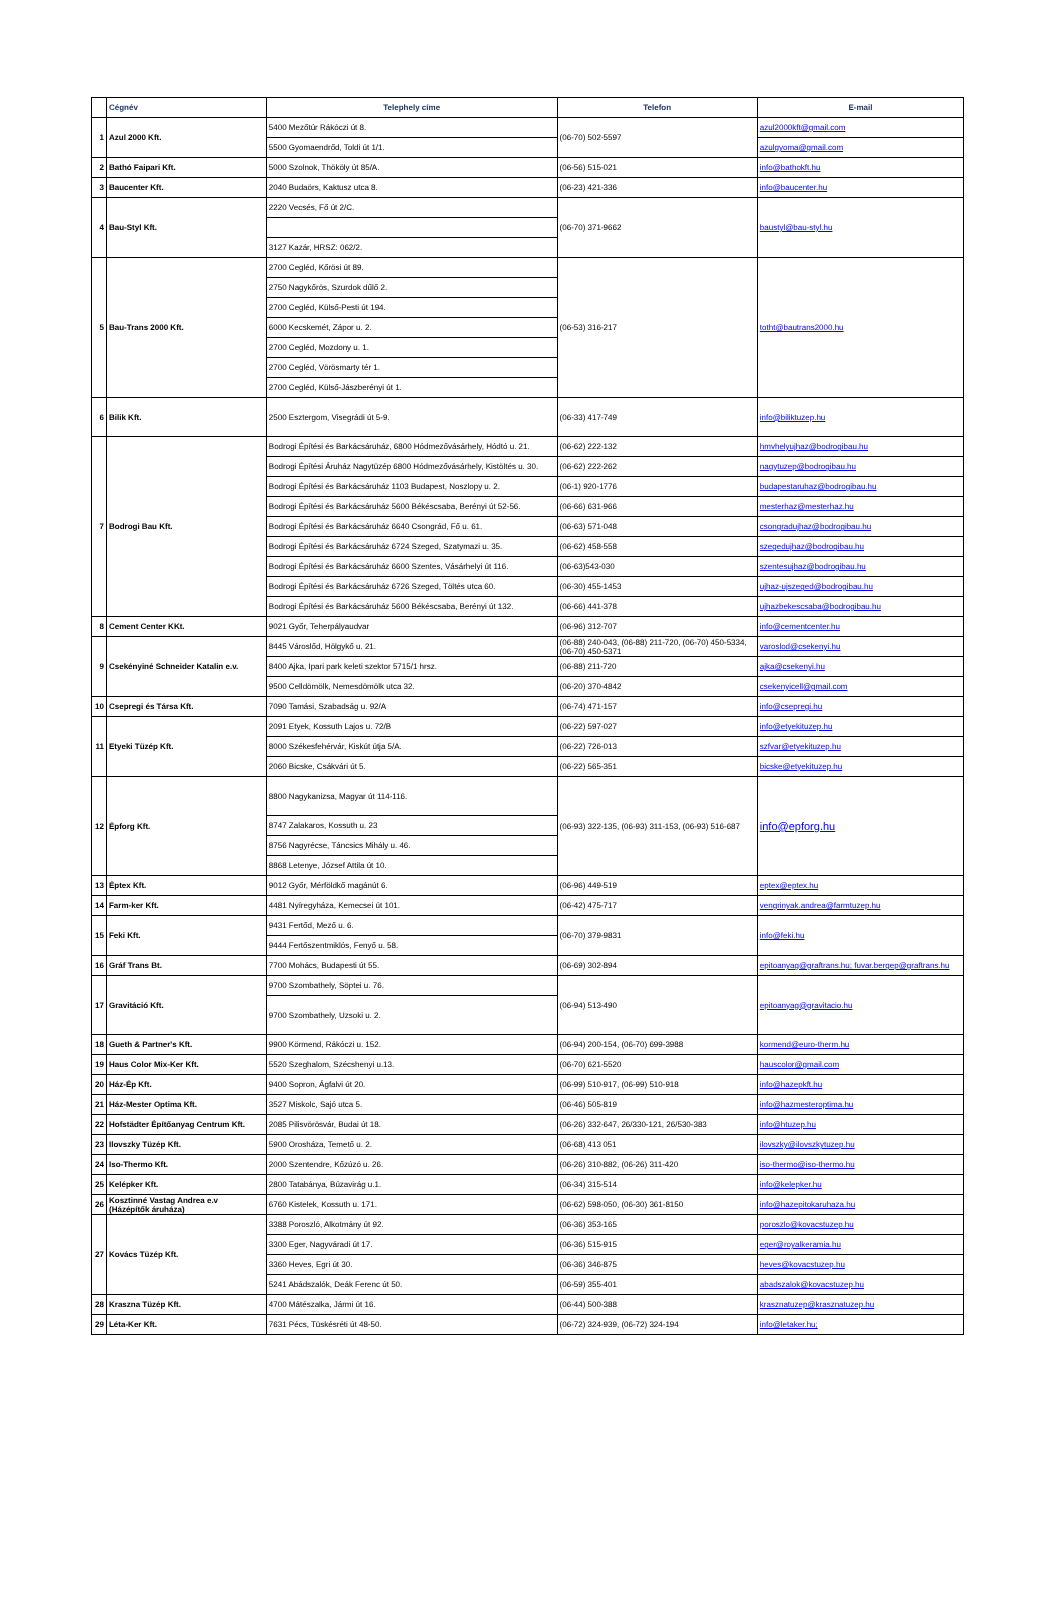| | Cégnév | Telephely címe | Telefon | E-mail |
| --- | --- | --- | --- | --- |
| 1 | Azul 2000 Kft. | 5400 Mezőtúr Rákóczi út 8. | (06-70) 502-5597 | azul2000kft@gmail.com |
| | | 5500 Gyomaendrőd, Toldi út 1/1. | | azulgyoma@gmail.com |
| 2 | Bathó Faipari Kft. | 5000 Szolnok, Thököly út 85/A. | (06-56) 515-021 | info@bathokft.hu |
| 3 | Baucenter Kft. | 2040 Budaörs, Kaktusz utca 8. | (06-23) 421-336 | info@baucenter.hu |
| 4 | Bau-Styl Kft. | 2220 Vecsés, Fő út 2/C. | (06-70) 371-9662 | baustyl@bau-styl.hu |
| | | 3127 Kazár, HRSZ: 062/2. | | |
| 5 | Bau-Trans 2000 Kft. | 2700 Cegléd, Kőrösi út 89. | (06-53) 316-217 | totht@bautrans2000.hu |
| | | 2750 Nagykőrös, Szurdok dűlő 2. | | |
| | | 2700 Cegléd, Külső-Pesti út 194. | | |
| | | 6000 Kecskemét, Zápor u. 2. | | |
| | | 2700 Cegléd, Mozdony u. 1. | | |
| | | 2700 Cegléd, Vörösmarty tér 1. | | |
| | | 2700 Cegléd, Külső-Jászberényi út 1. | | |
| 6 | Bilik Kft. | 2500 Esztergom, Visegrádi út 5-9. | (06-33) 417-749 | info@biliktuzep.hu |
| 7 | Bodrogi Bau Kft. | Bodrogi Építési és Barkácsáruház, 6800 Hódmezővásárhely, Hódtó u. 21. | (06-62) 222-132 | hmvhelyujhaz@bodrogibau.hu |
| | | Bodrogi Építési Áruház Nagytüzép 6800 Hódmezővásárhely, Kistöltés u. 30. | (06-62) 222-262 | nagytuzep@bodrogibau.hu |
| | | Bodrogi Építési és Barkácsáruház 1103 Budapest, Noszlopy u. 2. | (06-1) 920-1776 | budapestaruhaz@bodrogibau.hu |
| | | Bodrogi Építési és Barkácsáruház 5600 Békéscsaba, Berényi út 52-56. | (06-66) 631-966 | mesterhaz@mesterhaz.hu |
| | | Bodrogi Építési és Barkácsáruház 6640 Csongrád, Fő u. 61. | (06-63) 571-048 | csongradujhaz@bodrogibau.hu |
| | | Bodrogi Építési és Barkácsáruház 6724 Szeged, Szatymazi u. 35. | (06-62) 458-558 | szegedujhaz@bodrogibau.hu |
| | | Bodrogi Építési és Barkácsáruház 6600 Szentes, Vásárhelyi út 116. | (06-63)543-030 | szentesujhaz@bodrogibau.hu |
| | | Bodrogi Építési és Barkácsáruház 6726 Szeged, Töltés utca 60. | (06-30) 455-1453 | ujhaz-ujszeged@bodrogibau.hu |
| | | Bodrogi Építési és Barkácsáruház 5600 Békéscsaba, Berényi út 132. | (06-66) 441-378 | ujhazbekescsaba@bodrogibau.hu |
| 8 | Cement Center KKt. | 9021 Győr, Teherpályaudvar | (06-96) 312-707 | info@cementcenter.hu |
| 9 | Csekényiné Schneider Katalin e.v. | 8445 Városlőd, Hölgykő u. 21. | (06-88) 240-043, (06-88) 211-720, (06-70) 450-5334, (06-70) 450-5371 | varoslod@csekenyi.hu |
| | | 8400 Ajka, Ipari park keleti szektor 5715/1 hrsz. | (06-88) 211-720 | ajka@csekenyi.hu |
| | | 9500 Celldömölk, Nemesdömölk utca 32. | (06-20) 370-4842 | csekenyicell@gmail.com |
| 10 | Csepregi és Társa Kft. | 7090 Tamási, Szabadság u. 92/A | (06-74) 471-157 | info@csepregi.hu |
| 11 | Etyeki Tüzép Kft. | 2091 Etyek, Kossuth Lajos u. 72/B | (06-22) 597-027 | info@etyekituzep.hu |
| | | 8000 Székesfehérvár, Kiskút útja 5/A. | (06-22) 726-013 | szfvar@etyekituzep.hu |
| | | 2060 Bicske, Csákvári út 5. | (06-22) 565-351 | bicske@etyekituzep.hu |
| 12 | Épforg Kft. | 8800 Nagykanizsa, Magyar út 114-116. | (06-93) 322-135, (06-93) 311-153, (06-93) 516-687 | info@epforg.hu |
| | | 8747 Zalakaros, Kossuth u. 23 | | |
| | | 8756 Nagyrécse, Táncsics Mihály u. 46. | | |
| | | 8868 Letenye, József Attila út 10. | | |
| 13 | Éptex Kft. | 9012 Győr, Mérföldkő magánút 6. | (06-96) 449-519 | eptex@eptex.hu |
| 14 | Farm-ker Kft. | 4481 Nyíregyháza, Kemecsei út 101. | (06-42) 475-717 | vengrinyak.andrea@farmtuzep.hu |
| 15 | Feki Kft. | 9431 Fertőd, Mező u. 6. | (06-70) 379-9831 | info@feki.hu |
| | | 9444 Fertőszentmiklós, Fenyő u. 58. | | |
| 16 | Gráf Trans Bt. | 7700 Mohács, Budapesti út 55. | (06-69) 302-894 | epitoanyag@graftrans.hu; fuvar.bergep@graftrans.hu |
| 17 | Gravitáció Kft. | 9700 Szombathely, Söptei u. 76. | (06-94) 513-490 | epitoanyag@gravitacio.hu |
| | | 9700 Szombathely, Uzsoki u. 2. | | |
| 18 | Gueth & Partner's Kft. | 9900 Körmend, Rákóczi u. 152. | (06-94) 200-154, (06-70) 699-3988 | kormend@euro-therm.hu |
| 19 | Haus Color Mix-Ker Kft. | 5520 Szeghalom, Szécshenyi u.13. | (06-70) 621-5520 | hauscolor@gmail.com |
| 20 | Ház-Ép Kft. | 9400 Sopron, Ágfalvi út 20. | (06-99) 510-917, (06-99) 510-918 | info@hazepkft.hu |
| 21 | Ház-Mester Optima Kft. | 3527 Miskolc, Sajó utca 5. | (06-46) 505-819 | info@hazmesteroptima.hu |
| 22 | Hofstädter Építőanyag Centrum Kft. | 2085 Pilisvörösvár, Budai út 18. | (06-26) 332-647, 26/330-121, 26/530-383 | info@htuzep.hu |
| 23 | Ilovszky Tüzép Kft. | 5900 Orosháza, Temető u. 2. | (06-68) 413 051 | ilovszky@ilovszkytuzep.hu |
| 24 | Iso-Thermo Kft. | 2000 Szentendre, Kőzúzó u. 26. | (06-26) 310-882, (06-26) 311-420 | iso-thermo@iso-thermo.hu |
| 25 | Kelépker Kft. | 2800 Tatabánya, Búzavirág u.1. | (06-34) 315-514 | info@kelepker.hu |
| 26 | Kosztinné Vastag Andrea e.v (Házépítők áruháza) | 6760 Kistelek, Kossuth u. 171. | (06-62) 598-050, (06-30) 361-8150 | info@hazepitokaruhaza.hu |
| 27 | Kovács Tüzép Kft. | 3388 Poroszló, Alkotmány út 92. | (06-36) 353-165 | poroszlo@kovacstuzep.hu |
| | | 3300 Eger, Nagyváradi út 17. | (06-36) 515-915 | eger@royalkeramia.hu |
| | | 3360 Heves, Egri út 30. | (06-36) 346-875 | heves@kovacstuzep.hu |
| | | 5241 Abádszalók, Deák Ferenc út 50. | (06-59) 355-401 | abadszalok@kovacstuzep.hu |
| 28 | Kraszna Tüzép Kft. | 4700 Mátészalka, Jármi út 16. | (06-44) 500-388 | krasznatuzep@krasznatuzep.hu |
| 29 | Léta-Ker Kft. | 7631 Pécs, Tüskésréti út 48-50. | (06-72) 324-939, (06-72) 324-194 | info@letaker.hu; |